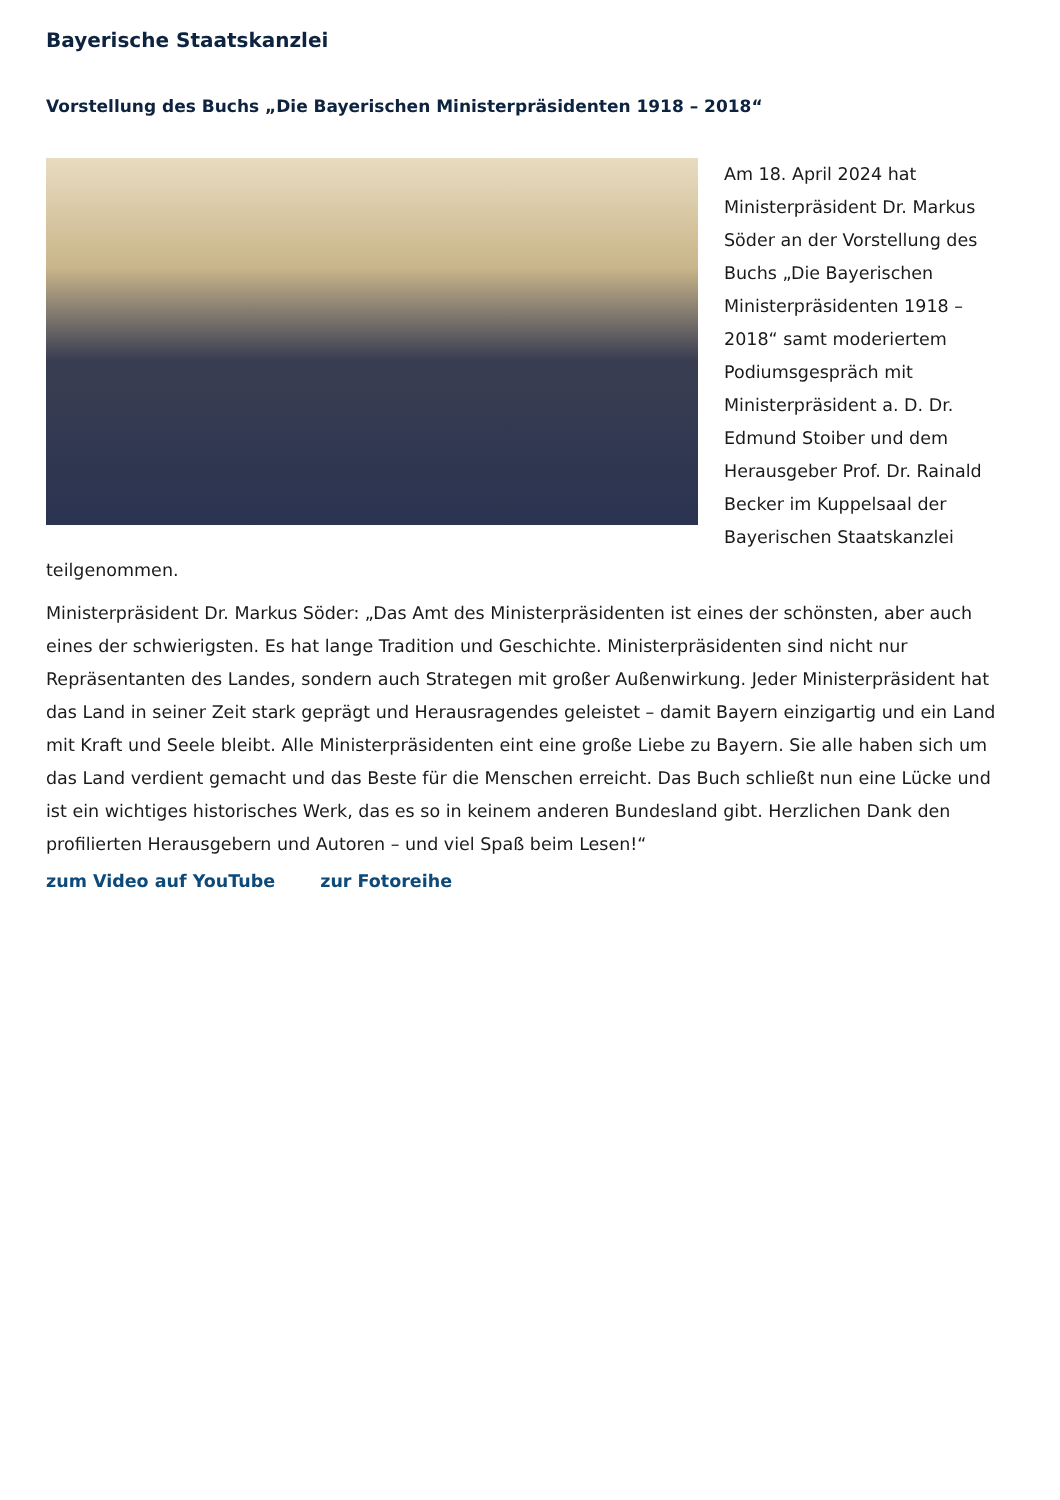Bayerische Staatskanzlei
Vorstellung des Buchs „Die Bayerischen Ministerpräsidenten 1918 – 2018“
Am 18. April 2024 hat Ministerpräsident Dr. Markus Söder an der Vorstellung des Buchs „Die Bayerischen Ministerpräsidenten 1918 – 2018“ samt moderiertem Podiumsgespräch mit Ministerpräsident a. D. Dr. Edmund Stoiber und dem Herausgeber Prof. Dr. Rainald Becker im Kuppelsaal der Bayerischen Staatskanzlei teilgenommen.
Ministerpräsident Dr. Markus Söder: „Das Amt des Ministerpräsidenten ist eines der schönsten, aber auch eines der schwierigsten. Es hat lange Tradition und Geschichte. Ministerpräsidenten sind nicht nur Repräsentanten des Landes, sondern auch Strategen mit großer Außenwirkung. Jeder Ministerpräsident hat das Land in seiner Zeit stark geprägt und Herausragendes geleistet – damit Bayern einzigartig und ein Land mit Kraft und Seele bleibt. Alle Ministerpräsidenten eint eine große Liebe zu Bayern. Sie alle haben sich um das Land verdient gemacht und das Beste für die Menschen erreicht. Das Buch schließt nun eine Lücke und ist ein wichtiges historisches Werk, das es so in keinem anderen Bundesland gibt. Herzlichen Dank den profilierten Herausgebern und Autoren – und viel Spaß beim Lesen!“
zum Video auf YouTube zur Fotoreihe